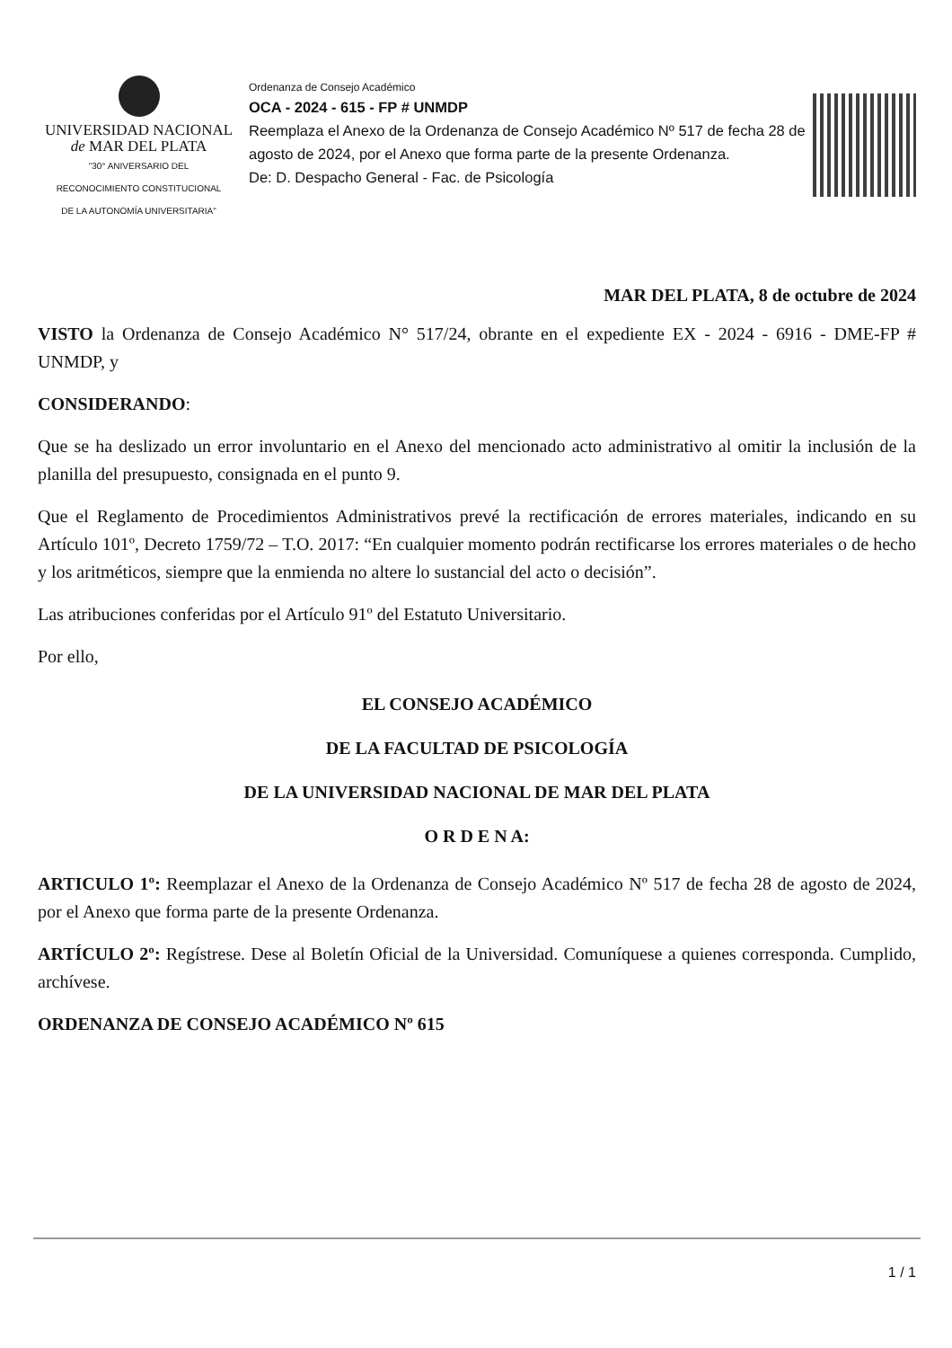UNIVERSIDAD NACIONAL
de MAR DEL PLATA
"30° ANIVERSARIO DEL
RECONOCIMIENTO CONSTITUCIONAL
DE LA AUTONOMÍA UNIVERSITARIA"
Ordenanza de Consejo Académico
OCA - 2024 - 615 - FP # UNMDP
Reemplaza el Anexo de la Ordenanza de Consejo Académico Nº 517 de fecha 28 de agosto de 2024, por el Anexo que forma parte de la presente Ordenanza.
De: D. Despacho General - Fac. de Psicología
MAR DEL PLATA, 8 de octubre de 2024
VISTO la Ordenanza de Consejo Académico N° 517/24, obrante en el expediente EX - 2024 - 6916 - DME-FP # UNMDP, y
CONSIDERANDO:
Que se ha deslizado un error involuntario en el Anexo del mencionado acto administrativo al omitir la inclusión de la planilla del presupuesto, consignada en el punto 9.
Que el Reglamento de Procedimientos Administrativos prevé la rectificación de errores materiales, indicando en su Artículo 101º, Decreto 1759/72 – T.O. 2017: “En cualquier momento podrán rectificarse los errores materiales o de hecho y los aritméticos, siempre que la enmienda no altere lo sustancial del acto o decisión”.
Las atribuciones conferidas por el Artículo 91º del Estatuto Universitario.
Por ello,
EL CONSEJO ACADÉMICO
DE LA FACULTAD DE PSICOLOGÍA
DE LA UNIVERSIDAD NACIONAL DE MAR DEL PLATA
O R D E N A:
ARTICULO 1º: Reemplazar el Anexo de la Ordenanza de Consejo Académico Nº 517 de fecha 28 de agosto de 2024, por el Anexo que forma parte de la presente Ordenanza.
ARTÍCULO 2º: Regístrese. Dese al Boletín Oficial de la Universidad. Comuníquese a quienes corresponda. Cumplido, archívese.
ORDENANZA DE CONSEJO ACADÉMICO Nº 615
1 / 1